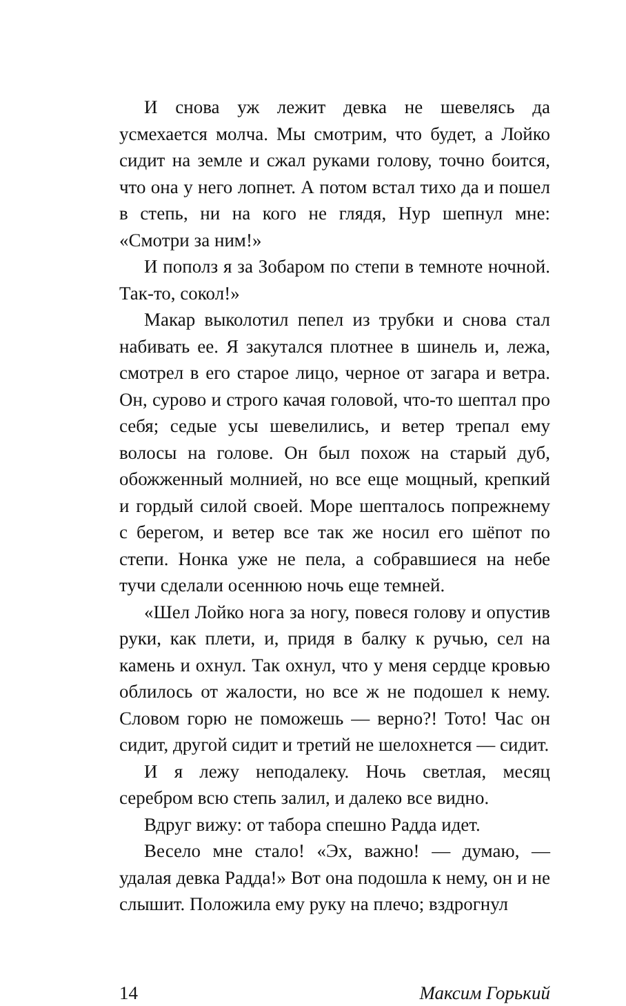И снова уж лежит девка не шевелясь да усмехается молча. Мы смотрим, что будет, а Лойко сидит на земле и сжал руками голову, точно боится, что она у него лопнет. А потом встал тихо да и пошел в степь, ни на кого не глядя, Нур шепнул мне: «Смотри за ним!»
И пополз я за Зобаром по степи в темноте ночной. Так-то, сокол!»
Макар выколотил пепел из трубки и снова стал набивать ее. Я закутался плотнее в шинель и, лежа, смотрел в его старое лицо, черное от загара и ветра. Он, сурово и строго качая головой, что-то шептал про себя; седые усы шевелились, и ветер трепал ему волосы на голове. Он был похож на старый дуб, обожженный молнией, но все еще мощный, крепкий и гордый силой своей. Море шепталось попрежнему с берегом, и ветер все так же носил его шёпот по степи. Нонка уже не пела, а собравшиеся на небе тучи сделали осеннюю ночь еще темней.
«Шел Лойко нога за ногу, повеся голову и опустив руки, как плети, и, придя в балку к ручью, сел на камень и охнул. Так охнул, что у меня сердце кровью облилось от жалости, но все ж не подошел к нему. Словом горю не поможешь — верно?! Тото! Час он сидит, другой сидит и третий не шелохнется — сидит.
И я лежу неподалеку. Ночь светлая, месяц серебром всю степь залил, и далеко все видно.
Вдруг вижу: от табора спешно Радда идет.
Весело мне стало! «Эх, важно! — думаю, — удалая девка Радда!» Вот она подошла к нему, он и не слышит. Положила ему руку на плечо; вздрогнул
14 Максим Горький